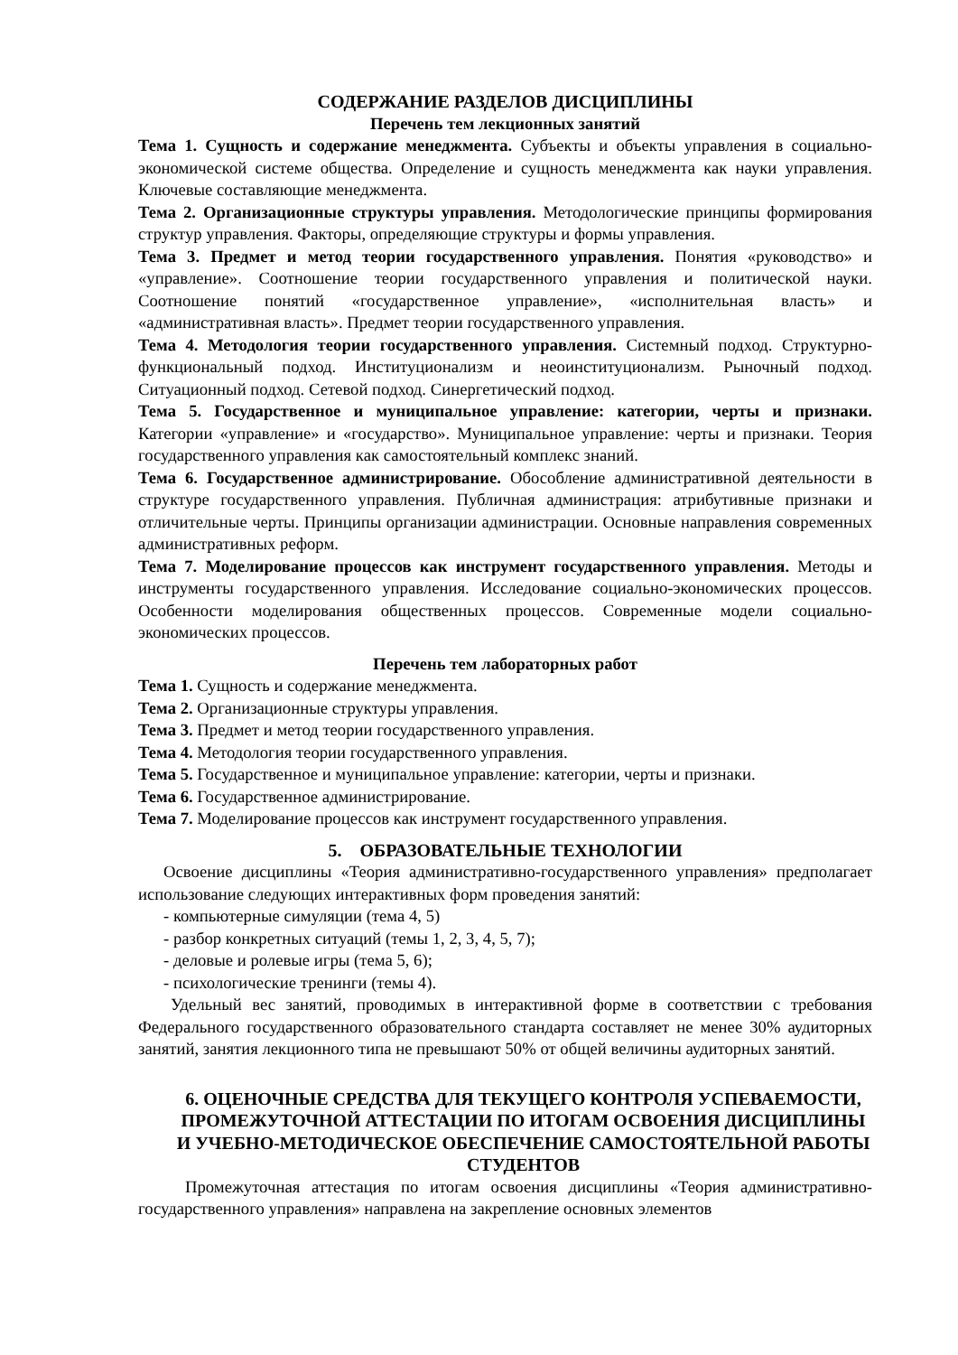СОДЕРЖАНИЕ РАЗДЕЛОВ ДИСЦИПЛИНЫ
Перечень тем лекционных занятий
Тема 1. Сущность и содержание менеджмента. Субъекты и объекты управления в социально-экономической системе общества. Определение и сущность менеджмента как науки управления. Ключевые составляющие менеджмента.
Тема 2. Организационные структуры управления. Методологические принципы формирования структур управления. Факторы, определяющие структуры и формы управления.
Тема 3. Предмет и метод теории государственного управления. Понятия «руководство» и «управление». Соотношение теории государственного управления и политической науки. Соотношение понятий «государственное управление», «исполнительная власть» и «административная власть». Предмет теории государственного управления.
Тема 4. Методология теории государственного управления. Системный подход. Структурно-функциональный подход. Институционализм и неоинституционализм. Рыночный подход. Ситуационный подход. Сетевой подход. Синергетический подход.
Тема 5. Государственное и муниципальное управление: категории, черты и признаки. Категории «управление» и «государство». Муниципальное управление: черты и признаки. Теория государственного управления как самостоятельный комплекс знаний.
Тема 6. Государственное администрирование. Обособление административной деятельности в структуре государственного управления. Публичная администрация: атрибутивные признаки и отличительные черты. Принципы организации администрации. Основные направления современных административных реформ.
Тема 7. Моделирование процессов как инструмент государственного управления. Методы и инструменты государственного управления. Исследование социально-экономических процессов. Особенности моделирования общественных процессов. Современные модели социально-экономических процессов.
Перечень тем лабораторных работ
Тема 1. Сущность и содержание менеджмента.
Тема 2. Организационные структуры управления.
Тема 3. Предмет и метод теории государственного управления.
Тема 4. Методология теории государственного управления.
Тема 5. Государственное и муниципальное управление: категории, черты и признаки.
Тема 6. Государственное администрирование.
Тема 7. Моделирование процессов как инструмент государственного управления.
5. ОБРАЗОВАТЕЛЬНЫЕ ТЕХНОЛОГИИ
Освоение дисциплины «Теория административно-государственного управления» предполагает использование следующих интерактивных форм проведения занятий:
- компьютерные симуляции (тема 4, 5)
- разбор конкретных ситуаций (темы 1, 2, 3, 4, 5, 7);
- деловые и ролевые игры (тема 5, 6);
- психологические тренинги (темы 4).
Удельный вес занятий, проводимых в интерактивной форме в соответствии с требования Федерального государственного образовательного стандарта составляет не менее 30% аудиторных занятий, занятия лекционного типа не превышают 50% от общей величины аудиторных занятий.
6. ОЦЕНОЧНЫЕ СРЕДСТВА ДЛЯ ТЕКУЩЕГО КОНТРОЛЯ УСПЕВАЕМОСТИ, ПРОМЕЖУТОЧНОЙ АТТЕСТАЦИИ ПО ИТОГАМ ОСВОЕНИЯ ДИСЦИПЛИНЫ И УЧЕБНО-МЕТОДИЧЕСКОЕ ОБЕСПЕЧЕНИЕ САМОСТОЯТЕЛЬНОЙ РАБОТЫ СТУДЕНТОВ
Промежуточная аттестация по итогам освоения дисциплины «Теория административно-государственного управления» направлена на закрепление основных элементов